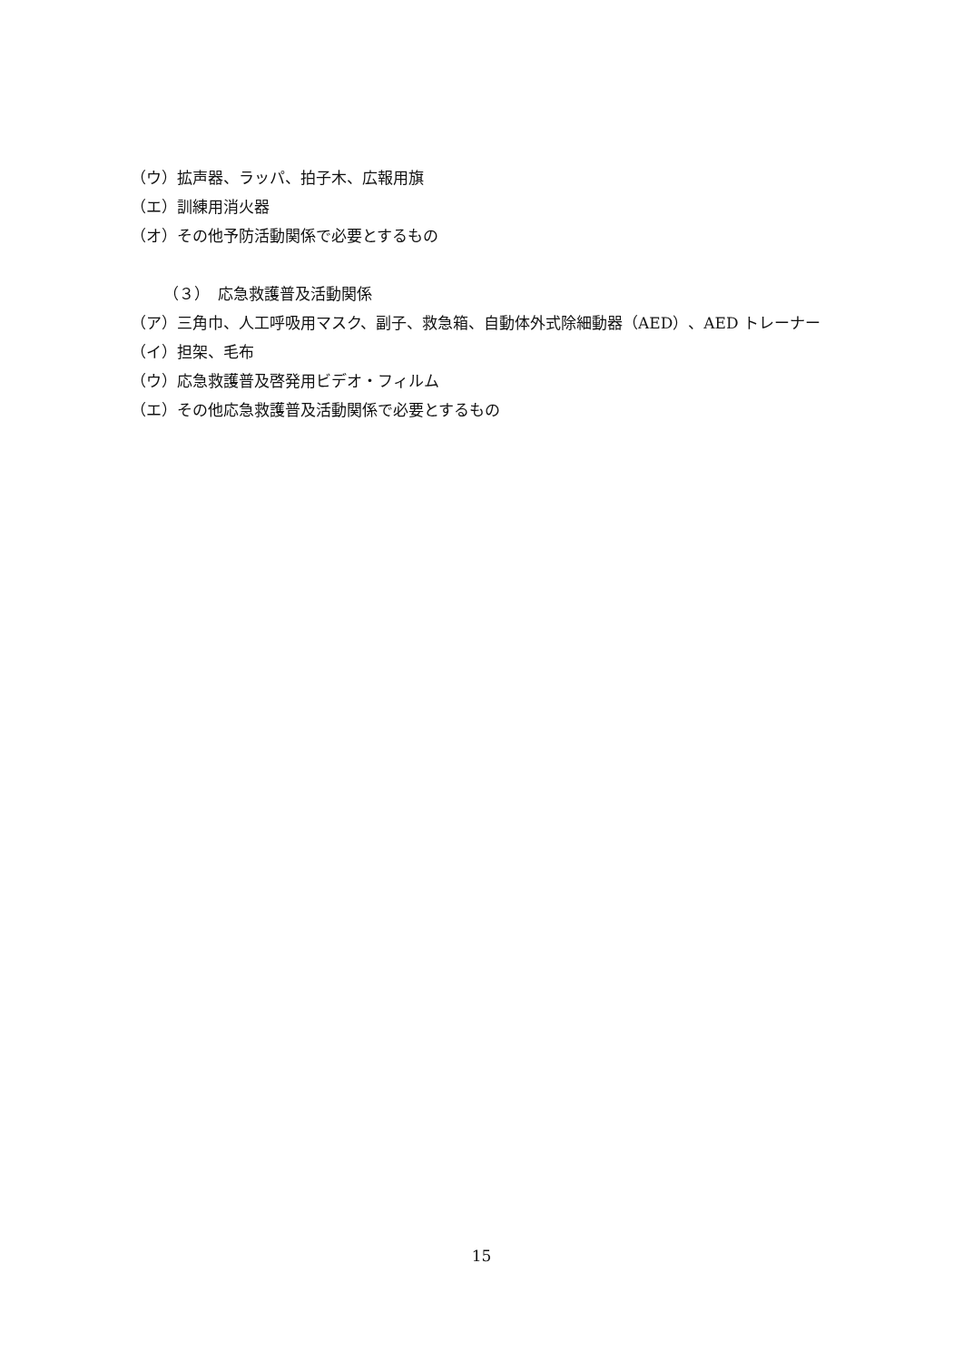（ウ）拡声器、ラッパ、拍子木、広報用旗
（エ）訓練用消火器
（オ）その他予防活動関係で必要とするもの
（３）　応急救護普及活動関係
（ア）三角巾、人工呼吸用マスク、副子、救急箱、自動体外式除細動器（AED）、AED トレーナー
（イ）担架、毛布
（ウ）応急救護普及啓発用ビデオ・フィルム
（エ）その他応急救護普及活動関係で必要とするもの
15